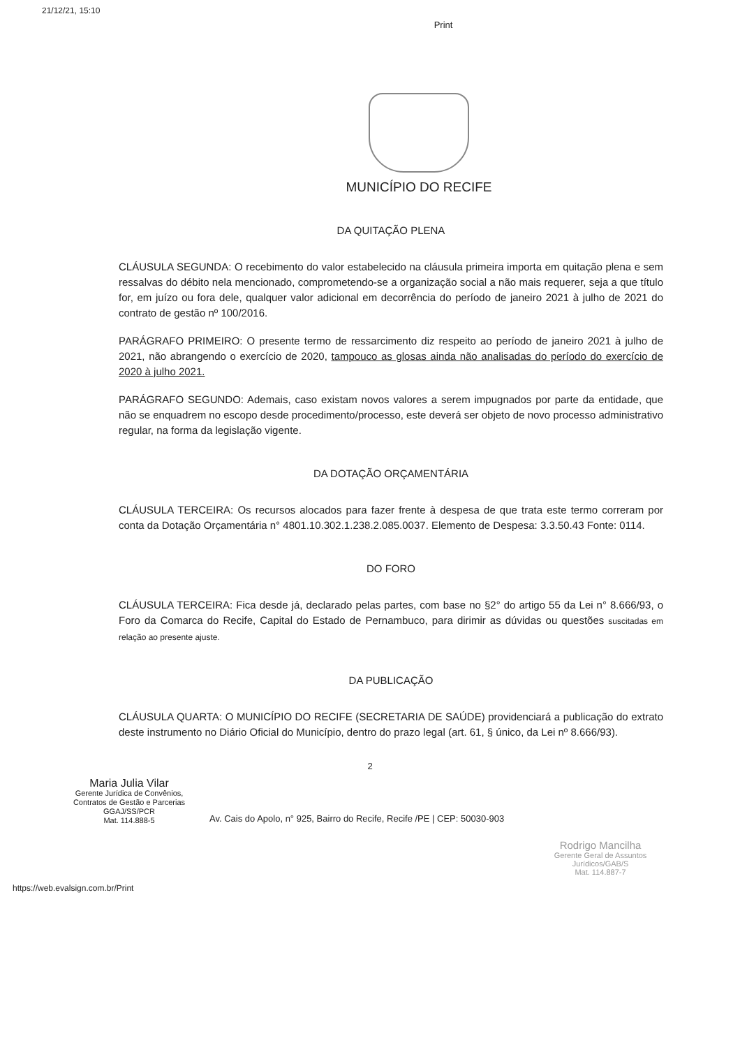21/12/21, 15:10
Print
MUNICÍPIO DO RECIFE
DA QUITAÇÃO PLENA
CLÁUSULA SEGUNDA: O recebimento do valor estabelecido na cláusula primeira importa em quitação plena e sem ressalvas do débito nela mencionado, comprometendo-se a organização social a não mais requerer, seja a que título for, em juízo ou fora dele, qualquer valor adicional em decorrência do período de janeiro 2021 à julho de 2021 do contrato de gestão nº 100/2016.
PARÁGRAFO PRIMEIRO: O presente termo de ressarcimento diz respeito ao período de janeiro 2021 à julho de 2021, não abrangendo o exercício de 2020, tampouco as glosas ainda não analisadas do período do exercício de 2020 à julho 2021.
PARÁGRAFO SEGUNDO: Ademais, caso existam novos valores a serem impugnados por parte da entidade, que não se enquadrem no escopo desde procedimento/processo, este deverá ser objeto de novo processo administrativo regular, na forma da legislação vigente.
DA DOTAÇÃO ORÇAMENTÁRIA
CLÁUSULA TERCEIRA: Os recursos alocados para fazer frente à despesa de que trata este termo correram por conta da Dotação Orçamentária n° 4801.10.302.1.238.2.085.0037. Elemento de Despesa: 3.3.50.43 Fonte: 0114.
DO FORO
CLÁUSULA TERCEIRA: Fica desde já, declarado pelas partes, com base no §2° do artigo 55 da Lei n° 8.666/93, o Foro da Comarca do Recife, Capital do Estado de Pernambuco, para dirimir as dúvidas ou questões suscitadas em relação ao presente ajuste.
DA PUBLICAÇÃO
CLÁUSULA QUARTA: O MUNICÍPIO DO RECIFE (SECRETARIA DE SAÚDE) providenciará a publicação do extrato deste instrumento no Diário Oficial do Município, dentro do prazo legal (art. 61, § único, da Lei nº 8.666/93).
2
Maria Julia Vilar
Gerente Jurídica de Convênios,
Contratos de Gestão e Parcerias
GGAJ/SS/PCR
Mat. 114.888-5
Av. Cais do Apolo, n° 925, Bairro do Recife, Recife /PE | CEP: 50030-903
Rodrigo Mancilha
Gerente Geral de Assuntos Jurídicos/GAB/S
Mat. 114.887-7
https://web.evalsign.com.br/Print